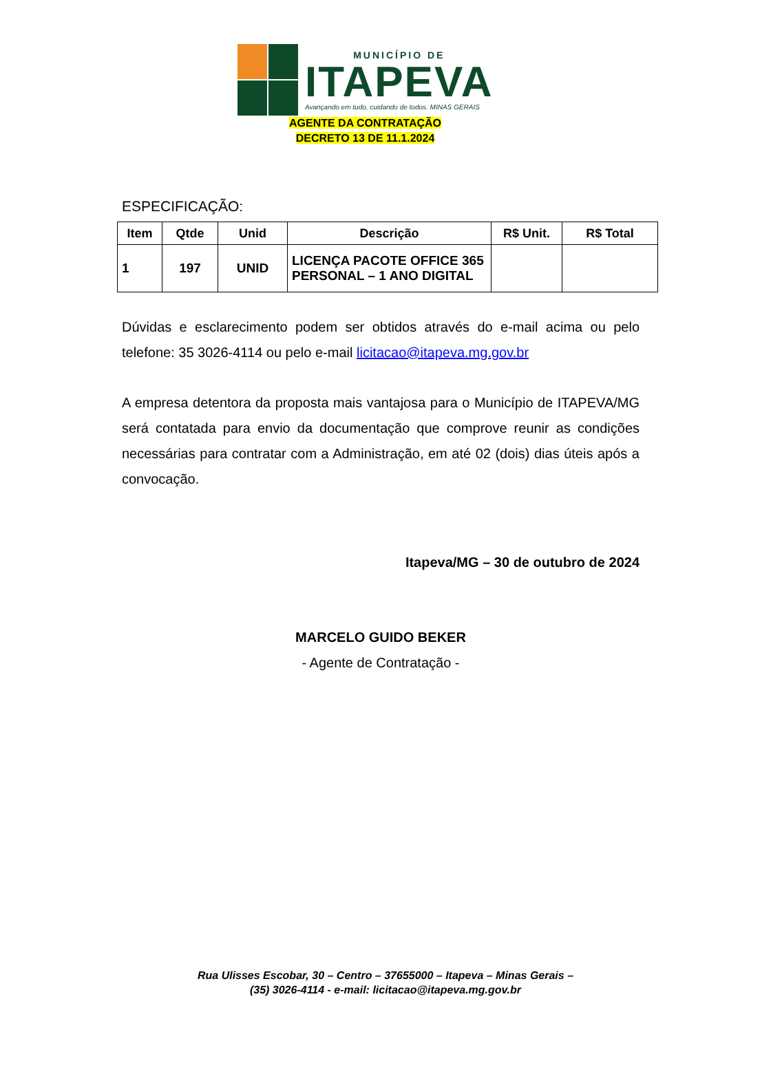MUNICÍPIO DE
ITAPEVA
Avançando em tudo, cuidando de todos. MINAS GERAIS
AGENTE DA CONTRATAÇÃO
DECRETO 13 DE 11.1.2024
ESPECIFICAÇÃO:
| Item | Qtde | Unid | Descrição | R$ Unit. | R$ Total |
| --- | --- | --- | --- | --- | --- |
| 1 | 197 | UNID | LICENÇA PACOTE OFFICE 365 PERSONAL – 1 ANO DIGITAL | | |
Dúvidas e esclarecimento podem ser obtidos através do e-mail acima ou pelo telefone: 35 3026-4114 ou pelo e-mail licitacao@itapeva.mg.gov.br
A empresa detentora da proposta mais vantajosa para o Município de ITAPEVA/MG será contatada para envio da documentação que comprove reunir as condições necessárias para contratar com a Administração, em até 02 (dois) dias úteis após a convocação.
Itapeva/MG – 30 de outubro de 2024
MARCELO GUIDO BEKER
- Agente de Contratação -
Rua Ulisses Escobar, 30 – Centro – 37655000 – Itapeva – Minas Gerais –
(35) 3026-4114 - e-mail: licitacao@itapeva.mg.gov.br